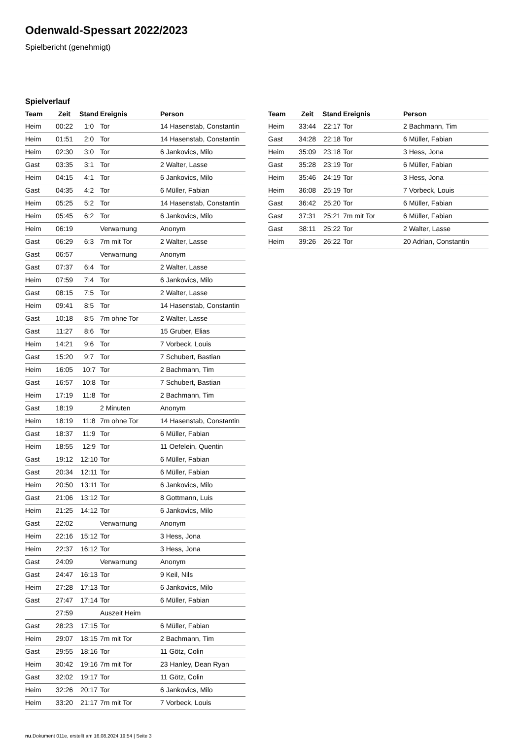Odenwald-Spessart 2022/2023
Spielbericht (genehmigt)
Spielverlauf
| Team | Zeit | Stand | Ereignis | Person |
| --- | --- | --- | --- | --- |
| Heim | 00:22 | 1:0 | Tor | 14 Hasenstab, Constantin |
| Heim | 01:51 | 2:0 | Tor | 14 Hasenstab, Constantin |
| Heim | 02:30 | 3:0 | Tor | 6 Jankovics, Milo |
| Gast | 03:35 | 3:1 | Tor | 2 Walter, Lasse |
| Heim | 04:15 | 4:1 | Tor | 6 Jankovics, Milo |
| Gast | 04:35 | 4:2 | Tor | 6 Müller, Fabian |
| Heim | 05:25 | 5:2 | Tor | 14 Hasenstab, Constantin |
| Heim | 05:45 | 6:2 | Tor | 6 Jankovics, Milo |
| Heim | 06:19 | | Verwarnung | Anonym |
| Gast | 06:29 | 6:3 | 7m mit Tor | 2 Walter, Lasse |
| Gast | 06:57 | | Verwarnung | Anonym |
| Gast | 07:37 | 6:4 | Tor | 2 Walter, Lasse |
| Heim | 07:59 | 7:4 | Tor | 6 Jankovics, Milo |
| Gast | 08:15 | 7:5 | Tor | 2 Walter, Lasse |
| Heim | 09:41 | 8:5 | Tor | 14 Hasenstab, Constantin |
| Gast | 10:18 | 8:5 | 7m ohne Tor | 2 Walter, Lasse |
| Gast | 11:27 | 8:6 | Tor | 15 Gruber, Elias |
| Heim | 14:21 | 9:6 | Tor | 7 Vorbeck, Louis |
| Gast | 15:20 | 9:7 | Tor | 7 Schubert, Bastian |
| Heim | 16:05 | 10:7 | Tor | 2 Bachmann, Tim |
| Gast | 16:57 | 10:8 | Tor | 7 Schubert, Bastian |
| Heim | 17:19 | 11:8 | Tor | 2 Bachmann, Tim |
| Gast | 18:19 | | 2 Minuten | Anonym |
| Heim | 18:19 | 11:8 | 7m ohne Tor | 14 Hasenstab, Constantin |
| Gast | 18:37 | 11:9 | Tor | 6 Müller, Fabian |
| Heim | 18:55 | 12:9 | Tor | 11 Oefelein, Quentin |
| Gast | 19:12 | 12:10 | Tor | 6 Müller, Fabian |
| Gast | 20:34 | 12:11 | Tor | 6 Müller, Fabian |
| Heim | 20:50 | 13:11 | Tor | 6 Jankovics, Milo |
| Gast | 21:06 | 13:12 | Tor | 8 Gottmann, Luis |
| Heim | 21:25 | 14:12 | Tor | 6 Jankovics, Milo |
| Gast | 22:02 | | Verwarnung | Anonym |
| Heim | 22:16 | 15:12 | Tor | 3 Hess, Jona |
| Heim | 22:37 | 16:12 | Tor | 3 Hess, Jona |
| Gast | 24:09 | | Verwarnung | Anonym |
| Gast | 24:47 | 16:13 | Tor | 9 Keil, Nils |
| Heim | 27:28 | 17:13 | Tor | 6 Jankovics, Milo |
| Gast | 27:47 | 17:14 | Tor | 6 Müller, Fabian |
| | 27:59 | | Auszeit Heim | |
| Gast | 28:23 | 17:15 | Tor | 6 Müller, Fabian |
| Heim | 29:07 | 18:15 | 7m mit Tor | 2 Bachmann, Tim |
| Gast | 29:55 | 18:16 | Tor | 11 Götz, Colin |
| Heim | 30:42 | 19:16 | 7m mit Tor | 23 Hanley, Dean Ryan |
| Gast | 32:02 | 19:17 | Tor | 11 Götz, Colin |
| Heim | 32:26 | 20:17 | Tor | 6 Jankovics, Milo |
| Heim | 33:20 | 21:17 | 7m mit Tor | 7 Vorbeck, Louis |
| Team | Zeit | Stand | Ereignis | Person |
| --- | --- | --- | --- | --- |
| Heim | 33:44 | 22:17 | Tor | 2 Bachmann, Tim |
| Gast | 34:28 | 22:18 | Tor | 6 Müller, Fabian |
| Heim | 35:09 | 23:18 | Tor | 3 Hess, Jona |
| Gast | 35:28 | 23:19 | Tor | 6 Müller, Fabian |
| Heim | 35:46 | 24:19 | Tor | 3 Hess, Jona |
| Heim | 36:08 | 25:19 | Tor | 7 Vorbeck, Louis |
| Gast | 36:42 | 25:20 | Tor | 6 Müller, Fabian |
| Gast | 37:31 | 25:21 | 7m mit Tor | 6 Müller, Fabian |
| Gast | 38:11 | 25:22 | Tor | 2 Walter, Lasse |
| Heim | 39:26 | 26:22 | Tor | 20 Adrian, Constantin |
nu.Dokument 011e, erstellt am 16.08.2024 19:54 | Seite 3